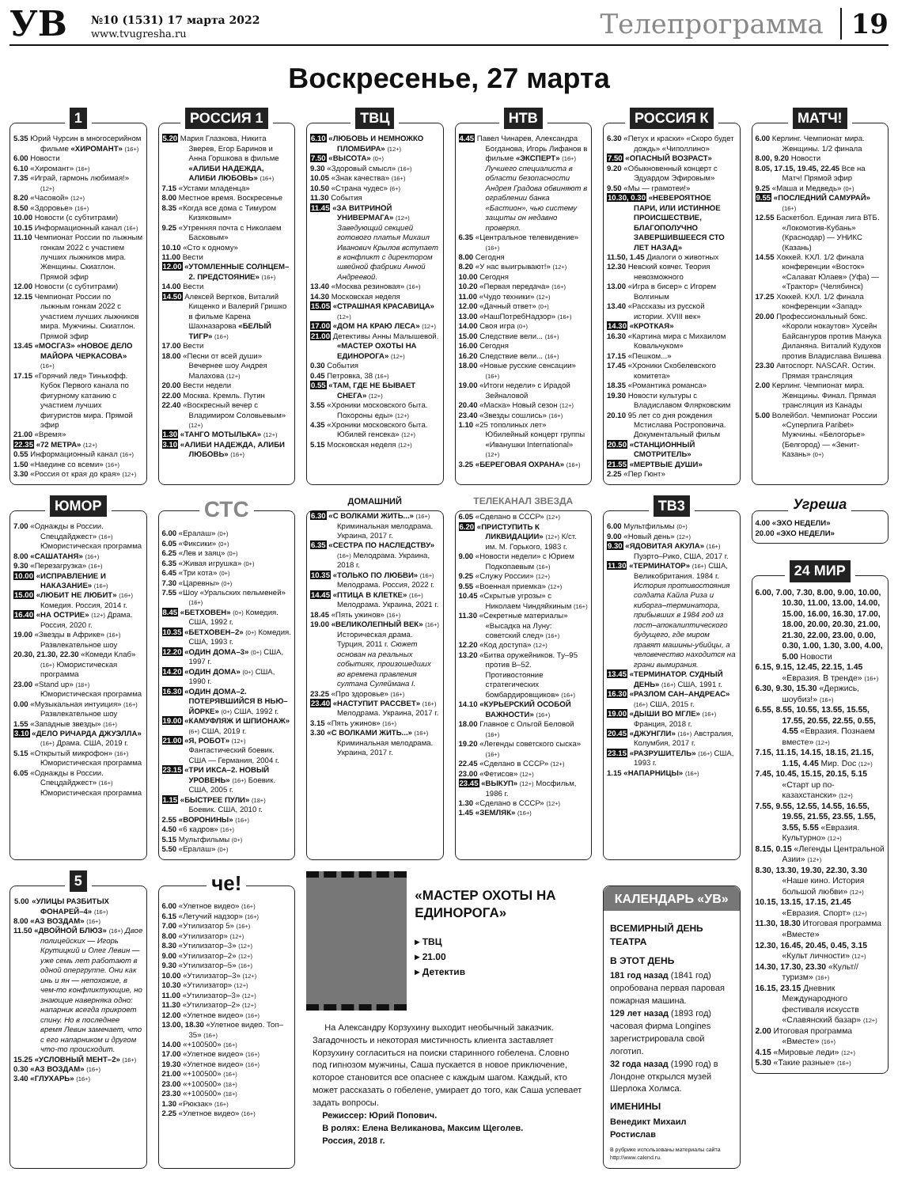УВ
№10 (1531) 17 марта 2022
www.tvugresha.ru
Телепрограмма 19
Воскресенье, 27 марта
1
5.35 Юрий Чурсин в многосерийном фильме «ХИРОМАНТ» (16+)
6.00 Новости
6.10 «Хиромант» (16+)
7.35 «Играй, гармонь любимая!» (12+)
8.20 «Часовой» (12+)
8.50 «Здоровье» (16+)
10.00 Новости (с субтитрами)
10.15 Информационный канал (16+)
11.10 Чемпионат России по лыжным гонкам 2022 с участием лучших лыжников мира. Женщины. Скиатлон. Прямой эфир
12.00 Новости (с субтитрами)
12.15 Чемпионат России по лыжным гонкам 2022 с участием лучших лыжников мира. Мужчины. Скиатлон. Прямой эфир
13.45 «МОСГАЗ» «НОВОЕ ДЕЛО МАЙОРА ЧЕРКАСОВА» (16+)
17.15 «Горячий лед» Тинькофф. Кубок Первого канала по фигурному катанию с участием лучших фигуристов мира. Прямой эфир
21.00 «Время»
22.35 «72 МЕТРА» (12+)
0.55 Информационный канал (16+)
1.50 «Наедине со всеми» (16+)
3.30 «Россия от края до края» (12+)
РОССИЯ 1
5.20 Мария Глазкова, Никита Зверев, Егор Баринов и Анна Горшкова в фильме «АЛИБИ НАДЕЖДА, АЛИБИ ЛЮБОВЬ» (16+)
7.15 «Устами младенца»
8.00 Местное время. Воскресенье
8.35 «Когда все дома с Тимуром Кизяковым»
9.25 «Утренняя почта с Николаем Басковым»
10.10 «Сто к одному»
11.00 Вести
12.00 «УТОМЛЕННЫЕ СОЛНЦЕМ–2. ПРЕДСТОЯНИЕ» (16+)
14.00 Вести
14.50 Алексей Вертков, Виталий Кищенко и Валерий Гришко в фильме Карена Шахназарова «БЕЛЫЙ ТИГР» (16+)
17.00 Вести
18.00 «Песни от всей души» Вечернее шоу Андрея Малахова (12+)
20.00 Вести недели
22.00 Москва. Кремль. Путин
22.40 «Воскресный вечер с Владимиром Соловьевым» (12+)
1.30 «ТАНГО МОТЫЛЬКА» (12+)
3.10 «АЛИБИ НАДЕЖДА, АЛИБИ ЛЮБОВЬ» (16+)
ТВЦ
6.10 «ЛЮБОВЬ И НЕМНОЖКО ПЛОМБИРА» (12+)
7.50 «ВЫСОТА» (0+)
9.30 «Здоровый смысл» (16+)
10.05 «Знак качества» (16+)
10.50 «Страна чудес» (6+)
11.30 События
11.45 «ЗА ВИТРИНОЙ УНИВЕРМАГА» (12+) Заведующий секцией готового платья Михаил Иванович Крылов вступает в конфликт с директором швейной фабрики Анной Андреевой.
13.40 «Москва резиновая» (16+)
14.30 Московская неделя
15.05 «СТРАШНАЯ КРАСАВИЦА» (12+)
17.00 «ДОМ НА КРАЮ ЛЕСА» (12+)
21.00 Детективы Анны Малышевой. «МАСТЕР ОХОТЫ НА ЕДИНОРОГА» (12+)
0.30 События
0.45 Петровка, 38 (16+)
0.55 «ТАМ, ГДЕ НЕ БЫВАЕТ СНЕГА» (12+)
3.55 «Хроники московского быта. Похороны еды» (12+)
4.35 «Хроники московского быта. Юбилей генсека» (12+)
5.15 Московская неделя (12+)
НТВ
4.45 Павел Чинарев, Александра Богданова, Игорь Лифанов в фильме «ЭКСПЕРТ» (16+) Лучшего специалиста в области безопасности Андрея Градова обвиняют в ограблении банка «Бастион», чью систему защиты он недавно проверял.
6.35 «Центральное телевидение» (16+)
8.00 Сегодня
8.20 «У нас выигрывают!» (12+)
10.00 Сегодня
10.20 «Первая передача» (16+)
11.00 «Чудо техники» (12+)
12.00 «Дачный ответ» (0+)
13.00 «НашПотребНадзор» (16+)
14.00 Своя игра (0+)
15.00 Следствие вели... (16+)
16.00 Сегодня
16.20 Следствие вели... (16+)
18.00 «Новые русские сенсации» (16+)
19.00 «Итоги недели» с Ирадой Зейналовой
20.40 «Маска» Новый сезон (12+)
23.40 «Звезды сошлись» (16+)
1.10 «25 тополиных лет» Юбилейный концерт группы «Иванушки International» (12+)
3.25 «БЕРЕГОВАЯ ОХРАНА» (16+)
РОССИЯ К
6.30 «Петух и краски» «Скоро будет дождь» «Чиполлино»
7.50 «ОПАСНЫЙ ВОЗРАСТ»
9.20 «Обыкновенный концерт с Эдуардом Эфировым»
9.50 «Мы — грамотеи!»
10.30, 0.30 «НЕВЕРОЯТНОЕ ПАРИ, ИЛИ ИСТИННОЕ ПРОИСШЕСТВИЕ, БЛАГОПОЛУЧНО ЗАВЕРШИВШЕЕСЯ СТО ЛЕТ НАЗАД»
11.50, 1.45 Диалоги о животных
12.30 Невский ковчег. Теория невозможного
13.00 «Игра в бисер» с Игорем Волгиным
13.40 «Рассказы из русской истории. XVIII век»
14.30 «КРОТКАЯ»
16.30 «Картина мира с Михаилом Ковальчуком»
17.15 «Пешком...»
17.45 «Хроники Скобелевского комитета»
18.35 «Романтика романса»
19.30 Новости культуры с Владиславом Флярковским
20.10 95 лет со дня рождения Мстислава Ростроповича. Документальный фильм
20.50 «СТАНЦИОННЫЙ СМОТРИТЕЛЬ»
21.55 «МЕРТВЫЕ ДУШИ»
2.25 «Пер Гюнт»
МАТЧ!
6.00 Керлинг. Чемпионат мира. Женщины. 1/2 финала
8.00, 9.20 Новости
8.05, 17.15, 19.45, 22.45 Все на Матч! Прямой эфир
9.25 «Маша и Медведь» (0+)
9.55 «ПОСЛЕДНИЙ САМУРАЙ» (16+)
12.55 Баскетбол. Единая лига ВТБ. «Локомотив-Кубань» (Краснодар) — УНИКС (Казань)
14.55 Хоккей. КХЛ. 1/2 финала конференции «Восток» «Салават Юлаев» (Уфа) — «Трактор» (Челябинск)
17.25 Хоккей. КХЛ. 1/2 финала конференции «Запад»
20.00 Профессиональный бокс. «Короли нокаутов» Хусейн Байсангуров против Манука Диланяна. Виталий Кудухов против Владислава Вишева
23.30 Автоспорт. NASCAR. Остин. Прямая трансляция
2.00 Керлинг. Чемпионат мира. Женщины. Финал. Прямая трансляция из Канады
5.00 Волейбол. Чемпионат России «Суперлига Paribet» Мужчины. «Белогорье» (Белгород) — «Зенит-Казань» (0+)
ЮМОР
7.00 «Однажды в России. Спецдайджест» (16+) Юмористическая программа
8.00 «САШАТАНЯ» (16+)
9.30 «Перезагрузка» (16+)
10.00 «ИСПРАВЛЕНИЕ И НАКАЗАНИЕ» (16+)
15.00 «ЛЮБИТ НЕ ЛЮБИТ» (16+) Комедия. Россия, 2014 г.
16.40 «НА ОСТРИЕ» (12+) Драма. Россия, 2020 г.
19.00 «Звезды в Африке» (16+) Развлекательное шоу
20.30, 21.30, 22.30 «Комеди Клаб» (16+) Юмористическая программа
23.00 «Stand up» (18+) Юмористическая программа
0.00 «Музыкальная интуиция» (16+) Развлекательное шоу
1.55 «Западные звезды» (16+)
3.10 «ДЕЛО РИЧАРДА ДЖУЭЛЛА» (16+) Драма. США, 2019 г.
5.15 «Открытый микрофон» (16+) Юмористическая программа
6.05 «Однажды в России. Спецдайджест» (16+) Юмористическая программа
СТС
6.00 «Ералаш» (0+)
6.05 «Фиксики» (0+)
6.25 «Лев и заяц» (0+)
6.35 «Живая игрушка» (0+)
6.45 «Три кота» (0+)
7.30 «Царевны» (0+)
7.55 «Шоу «Уральских пельменей» (16+)
8.45 «БЕТХОВЕН» (0+) Комедия. США, 1992 г.
10.35 «БЕТХОВЕН–2» (0+) Комедия. США, 1993 г.
12.20 «ОДИН ДОМА–3» (0+) США, 1997 г.
14.20 «ОДИН ДОМА» (0+) США, 1990 г.
16.30 «ОДИН ДОМА–2. ПОТЕРЯВШИЙСЯ В НЬЮ–ЙОРКЕ» (0+) США, 1992 г.
19.00 «КАМУФЛЯЖ И ШПИОНАЖ» (6+) США, 2019 г.
21.00 «Я, РОБОТ» (12+) Фантастический боевик. США — Германия, 2004 г.
23.15 «ТРИ ИКСА–2. НОВЫЙ УРОВЕНЬ» (16+) Боевик. США, 2005 г.
1.15 «БЫСТРЕЕ ПУЛИ» (18+) Боевик. США, 2010 г.
2.55 «ВОРОНИНЫ» (16+)
4.50 «6 кадров» (16+)
5.15 Мультфильмы (0+)
5.50 «Ералаш» (0+)
ДОМАШНИЙ
6.30 «С ВОЛКАМИ ЖИТЬ...» (16+) Криминальная мелодрама. Украина, 2017 г.
6.35 «СЕСТРА ПО НАСЛЕДСТВУ» (16+) Мелодрама. Украина, 2018 г.
10.35 «ТОЛЬКО ПО ЛЮБВИ» (16+) Мелодрама. Россия, 2022 г.
14.45 «ПТИЦА В КЛЕТКЕ» (16+) Мелодрама. Украина, 2021 г.
18.45 «Пять ужинов» (16+)
19.00 «ВЕЛИКОЛЕПНЫЙ ВЕК» (16+) Историческая драма. Турция, 2011 г. Сюжет основан на реальных событиях, произошедших во времена правления султана Сулеймана I.
23.25 «Про здоровье» (16+)
23.40 «НАСТУПИТ РАССВЕТ» (16+) Мелодрама. Украина, 2017 г.
3.15 «Пять ужинов» (16+)
3.30 «С ВОЛКАМИ ЖИТЬ...» (16+) Криминальная мелодрама. Украина, 2017 г.
ТЕЛЕКАНАЛ ЗВЕЗДА
6.05 «Сделано в СССР» (12+)
6.20 «ПРИСТУПИТЬ К ЛИКВИДАЦИИ» (12+) К/ст. им. М. Горького, 1983 г.
9.00 «Новости недели» с Юрием Подкопаевым (16+)
9.25 «Служу России» (12+)
9.55 «Военная приемка» (12+)
10.45 «Скрытые угрозы» с Николаем Чиндяйкиным (16+)
11.30 «Секретные материалы» «Высадка на Луну: советский след» (16+)
12.20 «Код доступа» (12+)
13.20 «Битва оружейников. Ту–95 против В–52. Противостояние стратегических бомбардировщиков» (16+)
14.10 «КУРЬЕРСКИЙ ОСОБОЙ ВАЖНОСТИ» (16+)
18.00 Главное с Ольгой Беловой (16+)
19.20 «Легенды советского сыска» (16+)
22.45 «Сделано в СССР» (12+)
23.00 «Фетисов» (12+)
23.45 «ВЫКУП» (12+) Мосфильм, 1986 г.
1.30 «Сделано в СССР» (12+)
1.45 «ЗЕМЛЯК» (16+)
ТВ3
6.00 Мультфильмы (0+)
9.00 «Новый день» (12+)
9.30 «ЯДОВИТАЯ АКУЛА» (16+) Пуэрто–Рико, США, 2017 г.
11.30 «ТЕРМИНАТОР» (16+) США, Великобритания. 1984 г. История противостояния солдата Кайла Риза и киборга–терминатора, прибывших в 1984 год из пост–апокалиптического будущего, где миром правят машины-убийцы, а человечество находится на грани вымирания.
13.45 «ТЕРМИНАТОР. СУДНЫЙ ДЕНЬ» (16+) США, 1991 г.
16.30 «РАЗЛОМ САН–АНДРЕАС» (16+) США, 2015 г.
19.00 «ДЫШИ ВО МГЛЕ» (16+) Франция, 2018 г.
20.45 «ДЖУНГЛИ» (16+) Австралия, Колумбия, 2017 г.
23.15 «РАЗРУШИТЕЛЬ» (16+) США, 1993 г.
1.15 «НАПАРНИЦЫ» (16+)
Угреша
4.00 «ЭХО НЕДЕЛИ»
20.00 «ЭХО НЕДЕЛИ»
24 МИР
6.00, 7.00, 7.30, 8.00, 9.00, 10.00, 10.30, 11.00, 13.00, 14.00, 15.00, 16.00, 16.30, 17.00, 18.00, 20.00, 20.30, 21.00, 21.30, 22.00, 23.00, 0.00, 0.30, 1.00, 1.30, 3.00, 4.00, 5.00 Новости
6.15, 9.15, 12.45, 22.15, 1.45 «Евразия. В тренде» (16+)
6.30, 9.30, 15.30 «Держись, шоубиз!» (16+)
6.55, 8.55, 10.55, 13.55, 15.55, 17.55, 20.55, 22.55, 0.55, 4.55 «Евразия. Познаем вместе» (12+)
7.15, 11.15, 14.15, 18.15, 21.15, 1.15, 4.45 Мир. Doc (12+)
7.45, 10.45, 15.15, 20.15, 5.15 «Старт up по-казахстански» (12+)
7.55, 9.55, 12.55, 14.55, 16.55, 19.55, 21.55, 23.55, 1.55, 3.55, 5.55 «Евразия. Культурно» (12+)
8.15, 0.15 «Легенды Центральной Азии» (12+)
8.30, 13.30, 19.30, 22.30, 3.30 «Наше кино. История большой любви» (12+)
10.15, 13.15, 17.15, 21.45 «Евразия. Спорт» (12+)
11.30, 18.30 Итоговая программа «Вместе»
12.30, 16.45, 20.45, 0.45, 3.15 «Культ личности» (12+)
14.30, 17.30, 23.30 «Культ//туризм» (16+)
16.15, 23.15 Дневник Международного фестиваля искусств «Славянский базар» (12+)
2.00 Итоговая программа «Вместе» (16+)
4.15 «Мировые леди» (12+)
5.30 «Такие разные» (16+)
5
5.00 «УЛИЦЫ РАЗБИТЫХ ФОНАРЕЙ–4» (16+)
8.00 «АЗ ВОЗДАМ» (16+)
11.50 «ДВОЙНОЙ БЛЮЗ» (16+) Двое полицейских — Игорь Крутицкий и Олег Левин — уже семь лет работают в одной опергруппе. Они как инь и ян — непохожие, в чем-то конфликтующие, но знающие наверняка одно: напарник всегда прикроет спину. Но в последнее время Левин замечает, что с его напарником и другом что-то происходит.
15.25 «УСЛОВНЫЙ МЕНТ–2» (16+)
0.30 «АЗ ВОЗДАМ» (16+)
3.40 «ГЛУХАРЬ» (16+)
че!
6.00 «Улетное видео» (16+)
6.15 «Летучий надзор» (16+)
7.00 «Утилизатор 5» (16+)
8.00 «Утилизатор» (12+)
8.30 «Утилизатор–3» (12+)
9.00 «Утилизатор–2» (12+)
9.30 «Утилизатор–5» (16+)
10.00 «Утилизатор–3» (12+)
10.30 «Утилизатор» (12+)
11.00 «Утилизатор–3» (12+)
11.30 «Утилизатор–2» (12+)
12.00 «Улетное видео» (16+)
13.00, 18.30 «Улетное видео. Топ–35» (16+)
14.00 «+100500» (16+)
17.00 «Улетное видео» (16+)
19.30 «Улетное видео» (16+)
21.00 «+100500» (16+)
23.00 «+100500» (18+)
23.30 «+100500» (18+)
1.30 «Рюкзак» (16+)
2.25 «Улетное видео» (16+)
«МАСТЕР ОХОТЫ НА ЕДИНОРОГА»
▸ ТВЦ
▸ 21.00
▸ Детектив
На Александру Корзухину выходит необычный заказчик. Загадочность и некоторая мистичность клиента заставляет Корзухину согласиться на поиски старинного гобелена. Словно под гипнозом мужчины, Саша пускается в новое приключение, которое становится все опаснее с каждым шагом. Каждый, кто может рассказать о гобелене, умирает до того, как Саша успевает задать вопросы.
Режиссер: Юрий Попович.
В ролях: Елена Великанова, Максим Щеголев.
Россия, 2018 г.
КАЛЕНДАРЬ «УВ»
ВСЕМИРНЫЙ ДЕНЬ ТЕАТРА
В ЭТОТ ДЕНЬ
181 год назад (1841 год) опробована первая паровая пожарная машина.
129 лет назад (1893 год) часовая фирма Longines зарегистрировала свой логотип.
32 года назад (1990 год) в Лондоне открылся музей Шерлока Холмса.
ИМЕНИНЫ
Венедикт Михаил Ростислав
В рубрике использованы материалы сайта http://www.calend.ru.